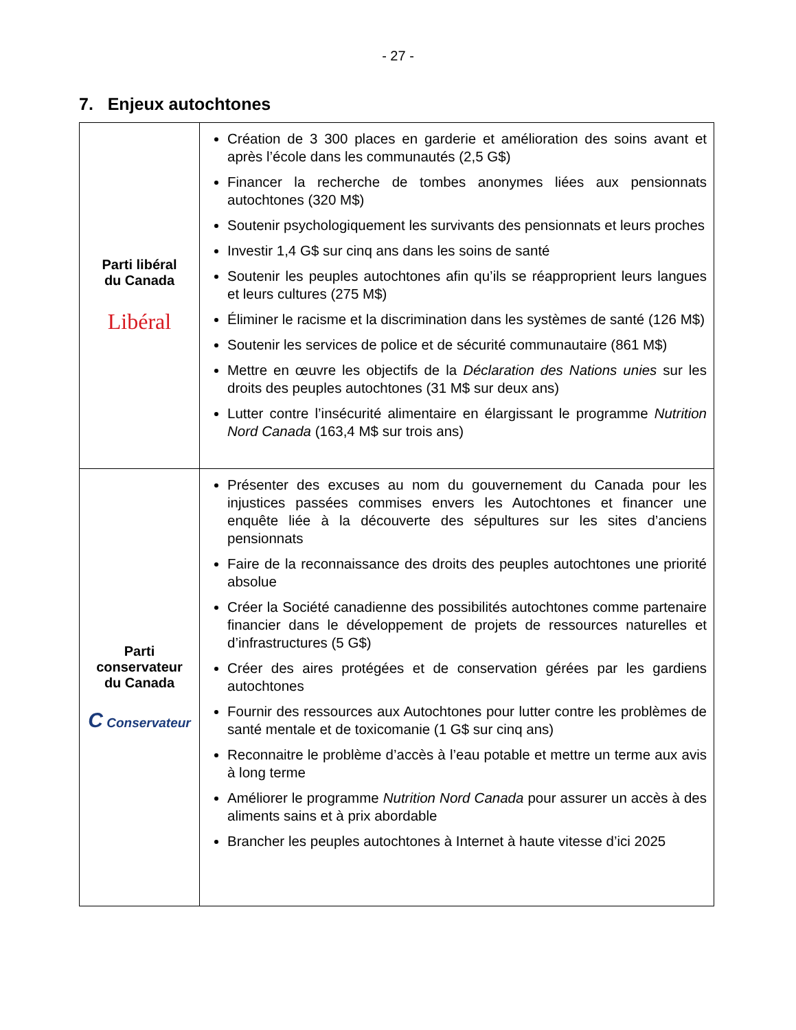- 27 -
7. Enjeux autochtones
| Parti libéral du Canada Libéral | Création de 3 300 places en garderie et amélioration des soins avant et après l’école dans les communautés (2,5 G$) Financer la recherche de tombes anonymes liées aux pensionnats autochtones (320 M$) Soutenir psychologiquement les survivants des pensionnats et leurs proches Investir 1,4 G$ sur cinq ans dans les soins de santé Soutenir les peuples autochtones afin qu’ils se réapproprient leurs langues et leurs cultures (275 M$) Éliminer le racisme et la discrimination dans les systèmes de santé (126 M$) Soutenir les services de police et de sécurité communautaire (861 M$) Mettre en œuvre les objectifs de la Déclaration des Nations unies sur les droits des peuples autochtones (31 M$ sur deux ans) Lutter contre l’insécurité alimentaire en élargissant le programme Nutrition Nord Canada (163,4 M$ sur trois ans) |
| Parti conservateur du Canada C Conservateur | Présenter des excuses au nom du gouvernement du Canada pour les injustices passées commises envers les Autochtones et financer une enquête liée à la découverte des sépultures sur les sites d’anciens pensionnats Faire de la reconnaissance des droits des peuples autochtones une priorité absolue Créer la Société canadienne des possibilités autochtones comme partenaire financier dans le développement de projets de ressources naturelles et d’infrastructures (5 G$) Créer des aires protégées et de conservation gérées par les gardiens autochtones Fournir des ressources aux Autochtones pour lutter contre les problèmes de santé mentale et de toxicomanie (1 G$ sur cinq ans) Reconnaitre le problème d’accès à l’eau potable et mettre un terme aux avis à long terme Améliorer le programme Nutrition Nord Canada pour assurer un accès à des aliments sains et à prix abordable Brancher les peuples autochtones à Internet à haute vitesse d’ici 2025 |